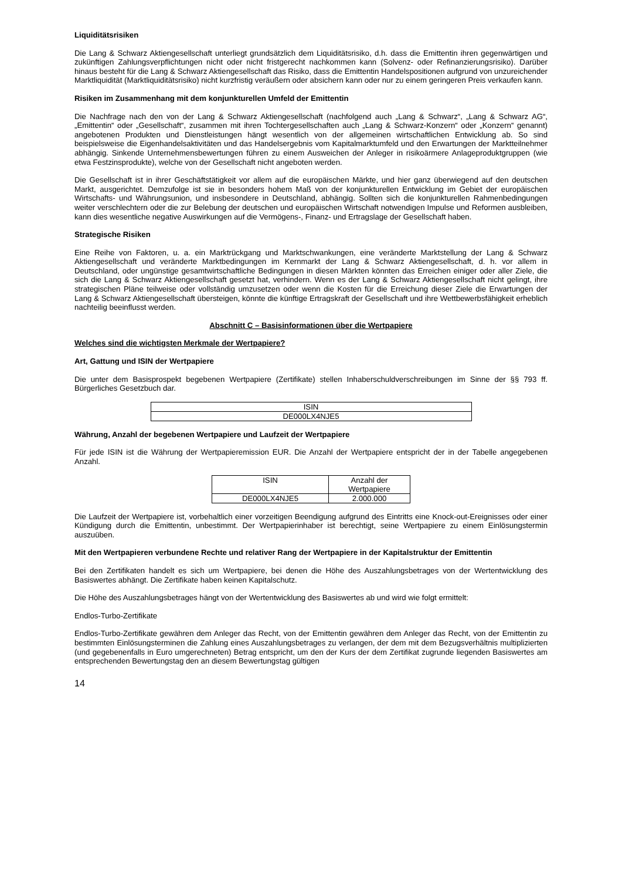Liquiditätsrisiken
Die Lang & Schwarz Aktiengesellschaft unterliegt grundsätzlich dem Liquiditätsrisiko, d.h. dass die Emittentin ihren gegenwärtigen und zukünftigen Zahlungsverpflichtungen nicht oder nicht fristgerecht nachkommen kann (Solvenz- oder Refinanzierungsrisiko). Darüber hinaus besteht für die Lang & Schwarz Aktiengesellschaft das Risiko, dass die Emittentin Handelspositionen aufgrund von unzureichender Marktliquidität (Marktliquiditätsrisiko) nicht kurzfristig veräußern oder absichern kann oder nur zu einem geringeren Preis verkaufen kann.
Risiken im Zusammenhang mit dem konjunkturellen Umfeld der Emittentin
Die Nachfrage nach den von der Lang & Schwarz Aktiengesellschaft (nachfolgend auch „Lang & Schwarz“, „Lang & Schwarz AG“, „Emittentin“ oder „Gesellschaft“, zusammen mit ihren Tochtergesellschaften auch „Lang & Schwarz-Konzern“ oder „Konzern“ genannt) angebotenen Produkten und Dienstleistungen hängt wesentlich von der allgemeinen wirtschaftlichen Entwicklung ab. So sind beispielsweise die Eigenhandelsaktivitäten und das Handelsergebnis vom Kapitalmarktumfeld und den Erwartungen der Marktteilnehmer abhängig. Sinkende Unternehmensbewertungen führen zu einem Ausweichen der Anleger in risikoärmere Anlageproduktgruppen (wie etwa Festzinsprodukte), welche von der Gesellschaft nicht angeboten werden.
Die Gesellschaft ist in ihrer Geschäftstätigkeit vor allem auf die europäischen Märkte, und hier ganz überwiegend auf den deutschen Markt, ausgerichtet. Demzufolge ist sie in besonders hohem Maß von der konjunkturellen Entwicklung im Gebiet der europäischen Wirtschafts- und Währungsunion, und insbesondere in Deutschland, abhängig. Sollten sich die konjunkturellen Rahmenbedingungen weiter verschlechtern oder die zur Belebung der deutschen und europäischen Wirtschaft notwendigen Impulse und Reformen ausbleiben, kann dies wesentliche negative Auswirkungen auf die Vermögens-, Finanz- und Ertragslage der Gesellschaft haben.
Strategische Risiken
Eine Reihe von Faktoren, u. a. ein Marktrückgang und Marktschwankungen, eine veränderte Marktstellung der Lang & Schwarz Aktiengesellschaft und veränderte Marktbedingungen im Kernmarkt der Lang & Schwarz Aktiengesellschaft, d. h. vor allem in Deutschland, oder ungünstige gesamtwirtschaftliche Bedingungen in diesen Märkten könnten das Erreichen einiger oder aller Ziele, die sich die Lang & Schwarz Aktiengesellschaft gesetzt hat, verhindern. Wenn es der Lang & Schwarz Aktiengesellschaft nicht gelingt, ihre strategischen Pläne teilweise oder vollständig umzusetzen oder wenn die Kosten für die Erreichung dieser Ziele die Erwartungen der Lang & Schwarz Aktiengesellschaft übersteigen, könnte die künftige Ertragskraft der Gesellschaft und ihre Wettbewerbsfähigkeit erheblich nachteilig beeinflusst werden.
Abschnitt C – Basisinformationen über die Wertpapiere
Welches sind die wichtigsten Merkmale der Wertpapiere?
Art, Gattung und ISIN der Wertpapiere
Die unter dem Basisprospekt begebenen Wertpapiere (Zertifikate) stellen Inhaberschuldverschreibungen im Sinne der §§ 793 ff. Bürgerliches Gesetzbuch dar.
| ISIN |
| DE000LX4NJE5 |
Währung, Anzahl der begebenen Wertpapiere und Laufzeit der Wertpapiere
Für jede ISIN ist die Währung der Wertpapieremission EUR. Die Anzahl der Wertpapiere entspricht der in der Tabelle angegebenen Anzahl.
| ISIN | Anzahl der Wertpapiere |
| DE000LX4NJE5 | 2.000.000 |
Die Laufzeit der Wertpapiere ist, vorbehaltlich einer vorzeitigen Beendigung aufgrund des Eintritts eine Knock-out-Ereignisses oder einer Kündigung durch die Emittentin, unbestimmt. Der Wertpapierinhaber ist berechtigt, seine Wertpapiere zu einem Einlösungstermin auszuüben.
Mit den Wertpapieren verbundene Rechte und relativer Rang der Wertpapiere in der Kapitalstruktur der Emittentin
Bei den Zertifikaten handelt es sich um Wertpapiere, bei denen die Höhe des Auszahlungsbetrages von der Wertentwicklung des Basiswertes abhängt. Die Zertifikate haben keinen Kapitalschutz.
Die Höhe des Auszahlungsbetrages hängt von der Wertentwicklung des Basiswertes ab und wird wie folgt ermittelt:
Endlos-Turbo-Zertifikate
Endlos-Turbo-Zertifikate gewähren dem Anleger das Recht, von der Emittentin gewähren dem Anleger das Recht, von der Emittentin zu bestimmten Einlösungsterminen die Zahlung eines Auszahlungsbetrages zu verlangen, der dem mit dem Bezugsverhältnis multiplizierten (und gegebenenfalls in Euro umgerechneten) Betrag entspricht, um den der Kurs der dem Zertifikat zugrunde liegenden Basiswertes am entsprechenden Bewertungstag den an diesem Bewertungstag gültigen
14